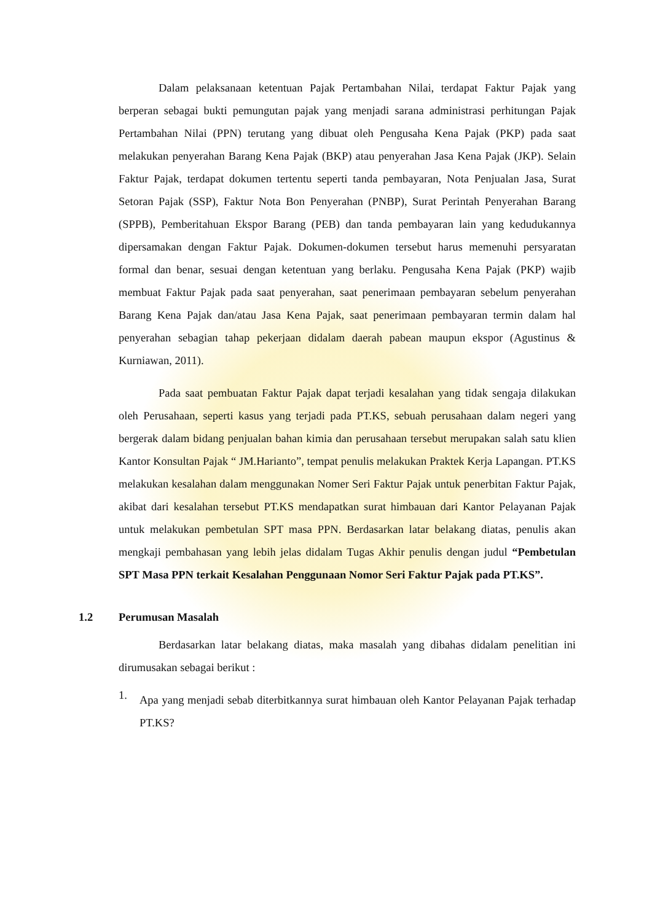Dalam pelaksanaan ketentuan Pajak Pertambahan Nilai, terdapat Faktur Pajak yang berperan sebagai bukti pemungutan pajak yang menjadi sarana administrasi perhitungan Pajak Pertambahan Nilai (PPN) terutang yang dibuat oleh Pengusaha Kena Pajak (PKP) pada saat melakukan penyerahan Barang Kena Pajak (BKP) atau penyerahan Jasa Kena Pajak (JKP). Selain Faktur Pajak, terdapat dokumen tertentu seperti tanda pembayaran, Nota Penjualan Jasa, Surat Setoran Pajak (SSP), Faktur Nota Bon Penyerahan (PNBP), Surat Perintah Penyerahan Barang (SPPB), Pemberitahuan Ekspor Barang (PEB) dan tanda pembayaran lain yang kedudukannya dipersamakan dengan Faktur Pajak. Dokumen-dokumen tersebut harus memenuhi persyaratan formal dan benar, sesuai dengan ketentuan yang berlaku. Pengusaha Kena Pajak (PKP) wajib membuat Faktur Pajak pada saat penyerahan, saat penerimaan pembayaran sebelum penyerahan Barang Kena Pajak dan/atau Jasa Kena Pajak, saat penerimaan pembayaran termin dalam hal penyerahan sebagian tahap pekerjaan didalam daerah pabean maupun ekspor (Agustinus & Kurniawan, 2011).
Pada saat pembuatan Faktur Pajak dapat terjadi kesalahan yang tidak sengaja dilakukan oleh Perusahaan, seperti kasus yang terjadi pada PT.KS, sebuah perusahaan dalam negeri yang bergerak dalam bidang penjualan bahan kimia dan perusahaan tersebut merupakan salah satu klien Kantor Konsultan Pajak “ JM.Harianto”, tempat penulis melakukan Praktek Kerja Lapangan. PT.KS melakukan kesalahan dalam menggunakan Nomer Seri Faktur Pajak untuk penerbitan Faktur Pajak, akibat dari kesalahan tersebut PT.KS mendapatkan surat himbauan dari Kantor Pelayanan Pajak untuk melakukan pembetulan SPT masa PPN. Berdasarkan latar belakang diatas, penulis akan mengkaji pembahasan yang lebih jelas didalam Tugas Akhir penulis dengan judul “Pembetulan SPT Masa PPN terkait Kesalahan Penggunaan Nomor Seri Faktur Pajak pada PT.KS”.
1.2 Perumusan Masalah
Berdasarkan latar belakang diatas, maka masalah yang dibahas didalam penelitian ini dirumusakan sebagai berikut :
1.
Apa yang menjadi sebab diterbitkannya surat himbauan oleh Kantor Pelayanan Pajak terhadap PT.KS?